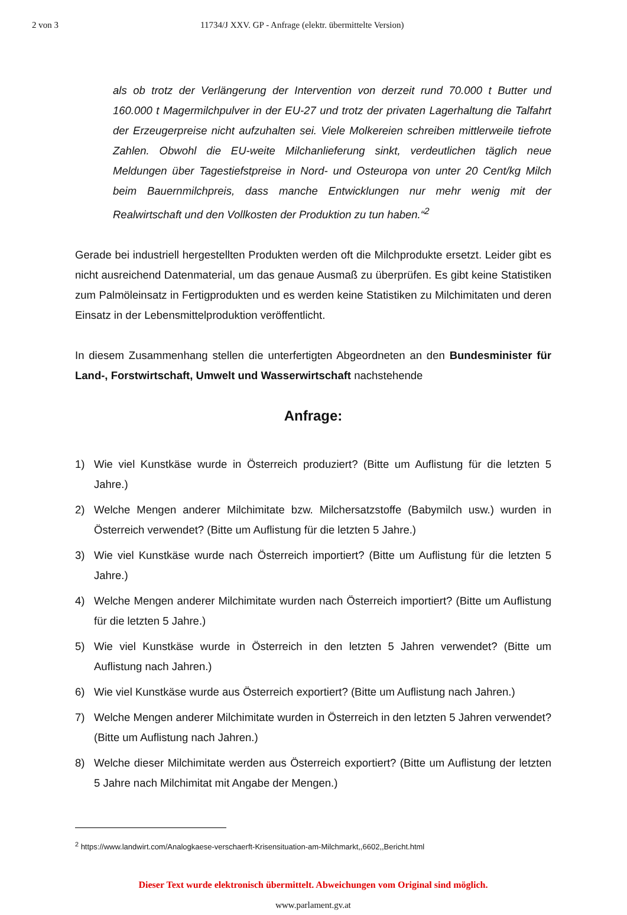2 von 3 11734/J XXV. GP - Anfrage (elektr. übermittelte Version)
als ob trotz der Verlängerung der Intervention von derzeit rund 70.000 t Butter und 160.000 t Magermilchpulver in der EU-27 und trotz der privaten Lagerhaltung die Talfahrt der Erzeugerpreise nicht aufzuhalten sei. Viele Molkereien schreiben mittlerweile tiefrote Zahlen. Obwohl die EU-weite Milchanlieferung sinkt, verdeutlichen täglich neue Meldungen über Tagestiefstpreise in Nord- und Osteuropa von unter 20 Cent/kg Milch beim Bauernmilchpreis, dass manche Entwicklungen nur mehr wenig mit der Realwirtschaft und den Vollkosten der Produktion zu tun haben.“<sup>2</sup>
Gerade bei industriell hergestellten Produkten werden oft die Milchprodukte ersetzt. Leider gibt es nicht ausreichend Datenmaterial, um das genaue Ausmaß zu überprüfen. Es gibt keine Statistiken zum Palmöleinsatz in Fertigprodukten und es werden keine Statistiken zu Milchimitaten und deren Einsatz in der Lebensmittelproduktion veröffentlicht.
In diesem Zusammenhang stellen die unterfertigten Abgeordneten an den Bundesminister für Land-, Forstwirtschaft, Umwelt und Wasserwirtschaft nachstehende
Anfrage:
1) Wie viel Kunstkäse wurde in Österreich produziert? (Bitte um Auflistung für die letzten 5 Jahre.)
2) Welche Mengen anderer Milchimitate bzw. Milchersatzstoffe (Babymilch usw.) wurden in Österreich verwendet? (Bitte um Auflistung für die letzten 5 Jahre.)
3) Wie viel Kunstkäse wurde nach Österreich importiert? (Bitte um Auflistung für die letzten 5 Jahre.)
4) Welche Mengen anderer Milchimitate wurden nach Österreich importiert? (Bitte um Auflistung für die letzten 5 Jahre.)
5) Wie viel Kunstkäse wurde in Österreich in den letzten 5 Jahren verwendet? (Bitte um Auflistung nach Jahren.)
6) Wie viel Kunstkäse wurde aus Österreich exportiert? (Bitte um Auflistung nach Jahren.)
7) Welche Mengen anderer Milchimitate wurden in Österreich in den letzten 5 Jahren verwendet? (Bitte um Auflistung nach Jahren.)
8) Welche dieser Milchimitate werden aus Österreich exportiert? (Bitte um Auflistung der letzten 5 Jahre nach Milchimitat mit Angabe der Mengen.)
<sup>2</sup> https://www.landwirt.com/Analogkaese-verschaerft-Krisensituation-am-Milchmarkt,,6602,,Bericht.html
Dieser Text wurde elektronisch übermittelt. Abweichungen vom Original sind möglich.
www.parlament.gv.at